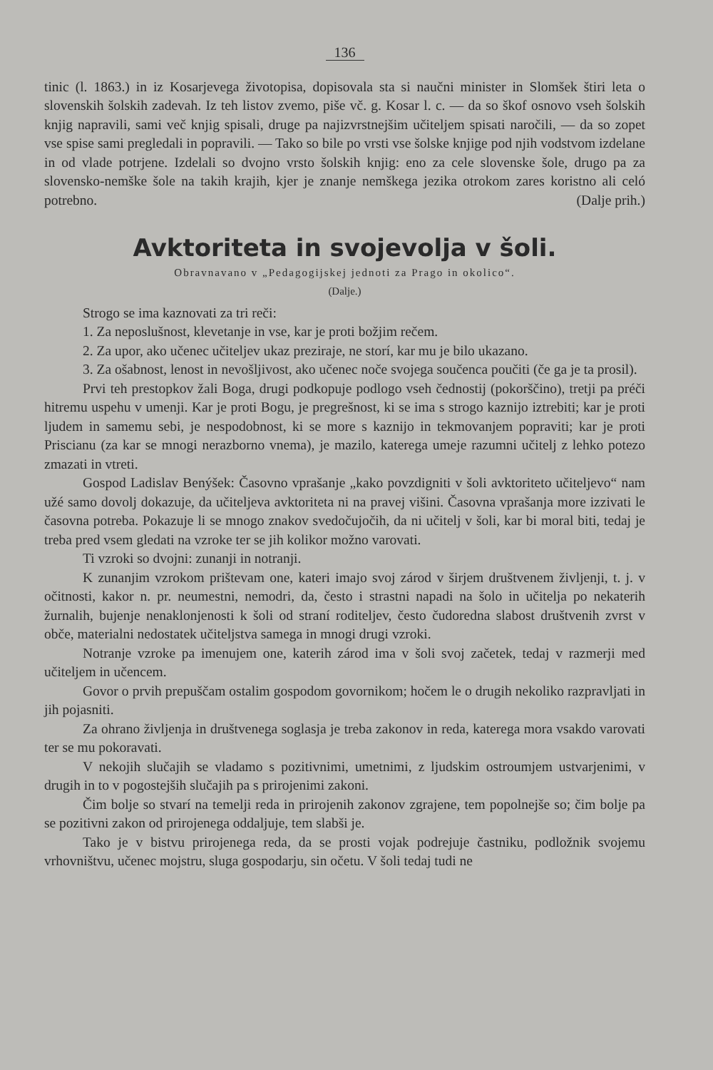136
tinic (l. 1863.) in iz Kosarjevega životopisa, dopisovala sta si naučni minister in Slomšek štiri leta o slovenskih šolskih zadevah. Iz teh listov zvemo, piše vč. g. Kosar l. c. — da so škof osnovo vseh šolskih knjig napravili, sami več knjig spisali, druge pa najizvrstnejšim učiteljem spisati naročili, — da so zopet vse spise sami pregledali in popravili. — Tako so bile po vrsti vse šolske knjige pod njih vodstvom izdelane in od vlade potrjene. Izdelali so dvojno vrsto šolskih knjig: eno za cele slovenske šole, drugo pa za slovensko-nemške šole na takih krajih, kjer je znanje nemškega jezika otrokom zares koristno ali celó potrebno. (Dalje prih.)
Avktoriteta in svojevolja v šoli.
Obravnavano v „Pedagogijskej jednoti za Prago in okolico“.
(Dalje.)
Strogo se ima kaznovati za tri reči:
1. Za neposlušnost, klevetanje in vse, kar je proti božjim rečem.
2. Za upor, ako učenec učiteljev ukaz preziraje, ne storí, kar mu je bilo ukazano.
3. Za ošabnost, lenost in nevošljivost, ako učenec noče svojega součenca poučiti (če ga je ta prosil).
Prvi teh prestopkov žali Boga, drugi podkopuje podlogo vseh čednostij (pokorščino), tretji pa préči hitremu uspehu v umenji. Kar je proti Bogu, je pregrešnost, ki se ima s strogo kaznijo iztrebiti; kar je proti ljudem in samemu sebi, je nespodobnost, ki se more s kaznijo in tekmovanjem popraviti; kar je proti Priscianu (za kar se mnogi nerazborno vnema), je mazilo, katerega umeje razumni učitelj z lehko potezo zmazati in vtreti.
Gospod Ladislav Benýšek: Časovno vprašanje „kako povzdigniti v šoli avktoriteto učiteljevo“ nam užé samo dovolj dokazuje, da učiteljeva avktoriteta ni na pravej višini. Časovna vprašanja more izzivati le časovna potreba. Pokazuje li se mnogo znakov svedočujočih, da ni učitelj v šoli, kar bi moral biti, tedaj je treba pred vsem gledati na vzroke ter se jih kolikor možno varovati.
Ti vzroki so dvojni: zunanji in notranji.
K zunanjim vzrokom prištevam one, kateri imajo svoj zárod v širjem društvenem življenji, t. j. v očitnosti, kakor n. pr. neumestni, nemodri, da, često i strastni napadi na šolo in učitelja po nekaterih žurnalih, bujenje nenaklonjenosti k šoli od straní roditeljev, često čudoredna slabost društvenih zvrst v obče, materialni nedostatek učiteljstva samega in mnogi drugi vzroki.
Notranje vzroke pa imenujem one, katerih zárod ima v šoli svoj začetek, tedaj v razmerji med učiteljem in učencem.
Govor o prvih prepuščam ostalim gospodom govornikom; hočem le o drugih nekoliko razpravljati in jih pojasniti.
Za ohrano življenja in društvenega soglasja je treba zakonov in reda, katerega mora vsakdo varovati ter se mu pokoravati.
V nekojih slučajih se vladamo s pozitivnimi, umetnimi, z ljudskim ostroumjem ustvarjenimi, v drugih in to v pogostejših slučajih pa s prirojenimi zakoni.
Čim bolje so stvarí na temelji reda in prirojenih zakonov zgrajene, tem popolnejše so; čim bolje pa se pozitivni zakon od prirojenega oddaljuje, tem slabši je.
Tako je v bistvu prirojenega reda, da se prosti vojak podrejuje častniku, podložnik svojemu vrhovništvu, učenec mojstru, sluga gospodarju, sin očetu. V šoli tedaj tudi ne